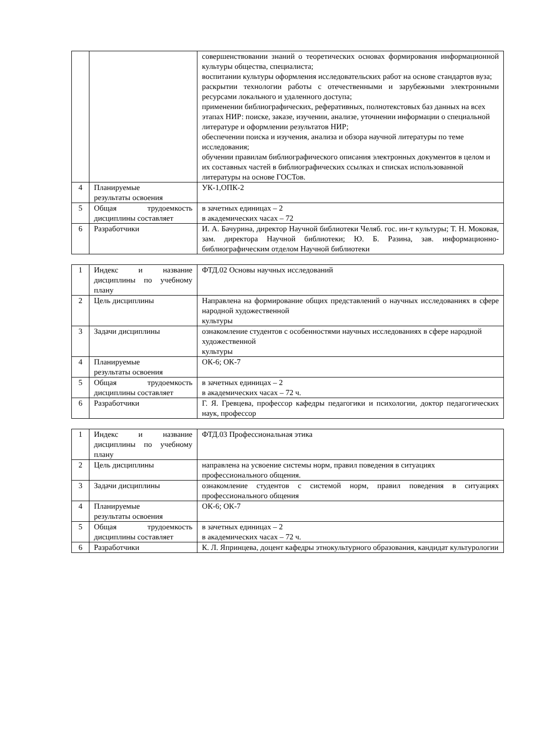| | | совершенствовании знаний о теоретических основах формирования информационной культуры общества, специалиста; воспитании культуры оформления исследовательских работ на основе стандартов вуза; раскрытии технологии работы с отечественными и зарубежными электронными ресурсами локального и удаленного доступа; применении библиографических, реферативных, полнотекстовых баз данных на всех этапах НИР: поиске, заказе, изучении, анализе, уточнении информации о специальной литературе и оформлении результатов НИР; обеспечении поиска и изучения, анализа и обзора научной литературы по теме исследования; обучении правилам библиографического описания электронных документов в целом и их составных частей в библиографических ссылках и списках использованной литературы на основе ГОСТов. |
| 4 | Планируемые результаты освоения | УК-1,ОПК-2 |
| 5 | Общая трудоемкость дисциплины составляет | в зачетных единицах – 2 в академических часах – 72 |
| 6 | Разработчики | И. А. Бачурина, директор Научной библиотеки Челяб. гос. ин-т культуры; Т. Н. Моковая, зам. директора Научной библиотеки; Ю. Б. Разина, зав. информационно-библиографическим отделом Научной библиотеки |
| 1 | Индекс и название дисциплины по учебному плану | ФТД.02 Основы научных исследований |
| 2 | Цель дисциплины | Направлена на формирование общих представлений о научных исследованиях в сфере народной художественной культуры |
| 3 | Задачи дисциплины | ознакомление студентов с особенностями научных исследованиях в сфере народной художественной культуры |
| 4 | Планируемые результаты освоения | ОК-6; ОК-7 |
| 5 | Общая трудоемкость дисциплины составляет | в зачетных единицах – 2 в академических часах – 72 ч. |
| 6 | Разработчики | Г. Я. Гревцева, профессор кафедры педагогики и психологии, доктор педагогических наук, профессор |
| 1 | Индекс и название дисциплины по учебному плану | ФТД.03 Профессиональная этика |
| 2 | Цель дисциплины | направлена на усвоение системы норм, правил поведения в ситуациях профессионального общения. |
| 3 | Задачи дисциплины | ознакомление студентов с системой норм, правил поведения в ситуациях профессионального общения |
| 4 | Планируемые результаты освоения | ОК-6; ОК-7 |
| 5 | Общая трудоемкость дисциплины составляет | в зачетных единицах – 2 в академических часах – 72 ч. |
| 6 | Разработчики | К. Л. Япринцева, доцент кафедры этнокультурного образования, кандидат культурологии |